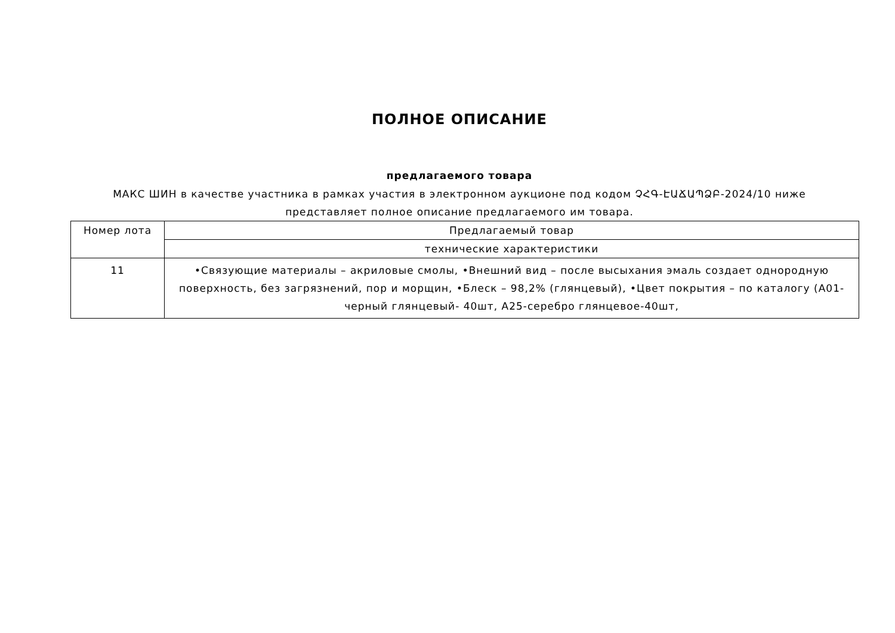ПОЛНОЕ ОПИСАНИЕ
предлагаемого товара
МАКС ШИН в качестве участника в рамках участия в электронном аукционе под кодом ՉՀԳ-ԷԱՃԱՊՁԲ-2024/10 ниже представляет полное описание предлагаемого им товара.
| Номер лота | Предлагаемый товар |
| --- | --- |
| | технические характеристики |
| 11 | •Связующие материалы – акриловые смолы, •Внешний вид – после высыхания эмаль создает однородную поверхность, без загрязнений, пор и морщин, •Блеск – 98,2% (глянцевый), •Цвет покрытия – по каталогу (A01-черный глянцевый- 40шт, A25-серебро глянцевое-40шт, |